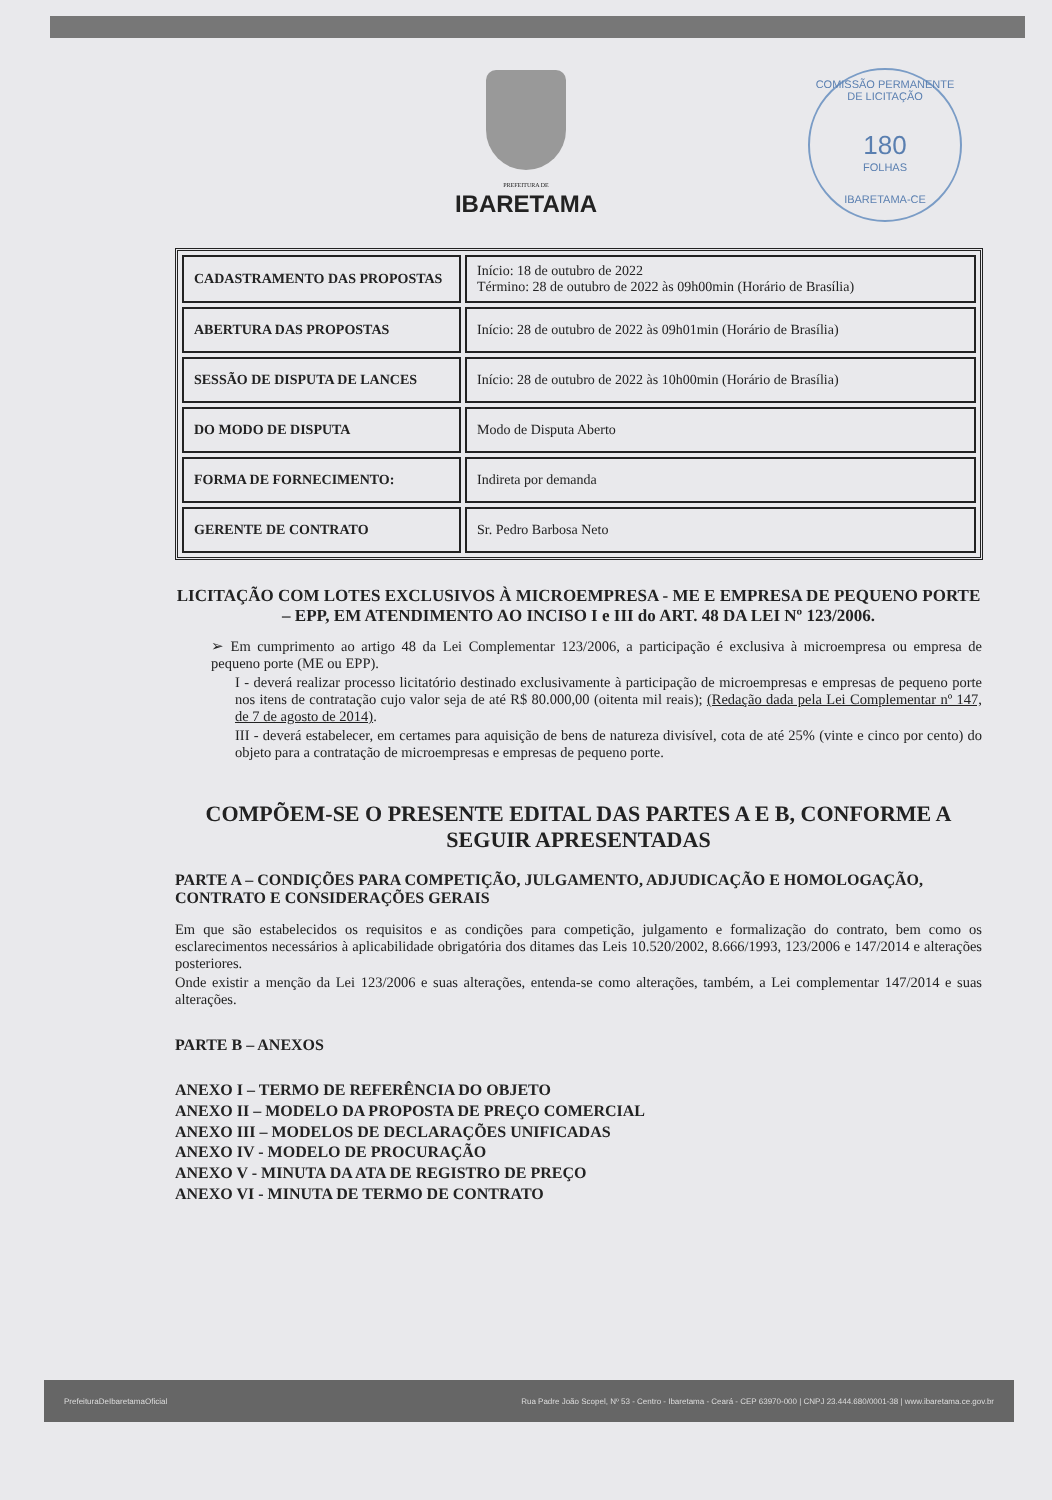PREFEITURA DE
IBARETAMA
COMISSÃO PERMANENTE DE LICITAÇÃO
180
FOLHAS
IBARETAMA-CE
| CADASTRAMENTO DAS PROPOSTAS | Início: 18 de outubro de 2022 Término: 28 de outubro de 2022 às 09h00min (Horário de Brasília) |
| ABERTURA DAS PROPOSTAS | Início: 28 de outubro de 2022 às 09h01min (Horário de Brasília) |
| SESSÃO DE DISPUTA DE LANCES | Início: 28 de outubro de 2022 às 10h00min (Horário de Brasília) |
| DO MODO DE DISPUTA | Modo de Disputa Aberto |
| FORMA DE FORNECIMENTO: | Indireta por demanda |
| GERENTE DE CONTRATO | Sr. Pedro Barbosa Neto |
LICITAÇÃO COM LOTES EXCLUSIVOS À MICROEMPRESA - ME E EMPRESA DE PEQUENO PORTE – EPP, EM ATENDIMENTO AO INCISO I e III do ART. 48 DA LEI Nº 123/2006.
➢ Em cumprimento ao artigo 48 da Lei Complementar 123/2006, a participação é exclusiva à microempresa ou empresa de pequeno porte (ME ou EPP).
I - deverá realizar processo licitatório destinado exclusivamente à participação de microempresas e empresas de pequeno porte nos itens de contratação cujo valor seja de até R$ 80.000,00 (oitenta mil reais); (Redação dada pela Lei Complementar nº 147, de 7 de agosto de 2014).
III - deverá estabelecer, em certames para aquisição de bens de natureza divisível, cota de até 25% (vinte e cinco por cento) do objeto para a contratação de microempresas e empresas de pequeno porte.
COMPÕEM-SE O PRESENTE EDITAL DAS PARTES A E B, CONFORME A SEGUIR APRESENTADAS
PARTE A – CONDIÇÕES PARA COMPETIÇÃO, JULGAMENTO, ADJUDICAÇÃO E HOMOLOGAÇÃO, CONTRATO E CONSIDERAÇÕES GERAIS
Em que são estabelecidos os requisitos e as condições para competição, julgamento e formalização do contrato, bem como os esclarecimentos necessários à aplicabilidade obrigatória dos ditames das Leis 10.520/2002, 8.666/1993, 123/2006 e 147/2014 e alterações posteriores.
Onde existir a menção da Lei 123/2006 e suas alterações, entenda-se como alterações, também, a Lei complementar 147/2014 e suas alterações.
PARTE B – ANEXOS
ANEXO I – TERMO DE REFERÊNCIA DO OBJETO
ANEXO II – MODELO DA PROPOSTA DE PREÇO COMERCIAL
ANEXO III – MODELOS DE DECLARAÇÕES UNIFICADAS
ANEXO IV - MODELO DE PROCURAÇÃO
ANEXO V - MINUTA DA ATA DE REGISTRO DE PREÇO
ANEXO VI - MINUTA DE TERMO DE CONTRATO
PrefeituraDeIbaretamaOficial Rua Padre João Scopel, Nº 53 - Centro - Ibaretama - Ceará - CEP 63970-000 | CNPJ 23.444.680/0001-38 | www.ibaretama.ce.gov.br